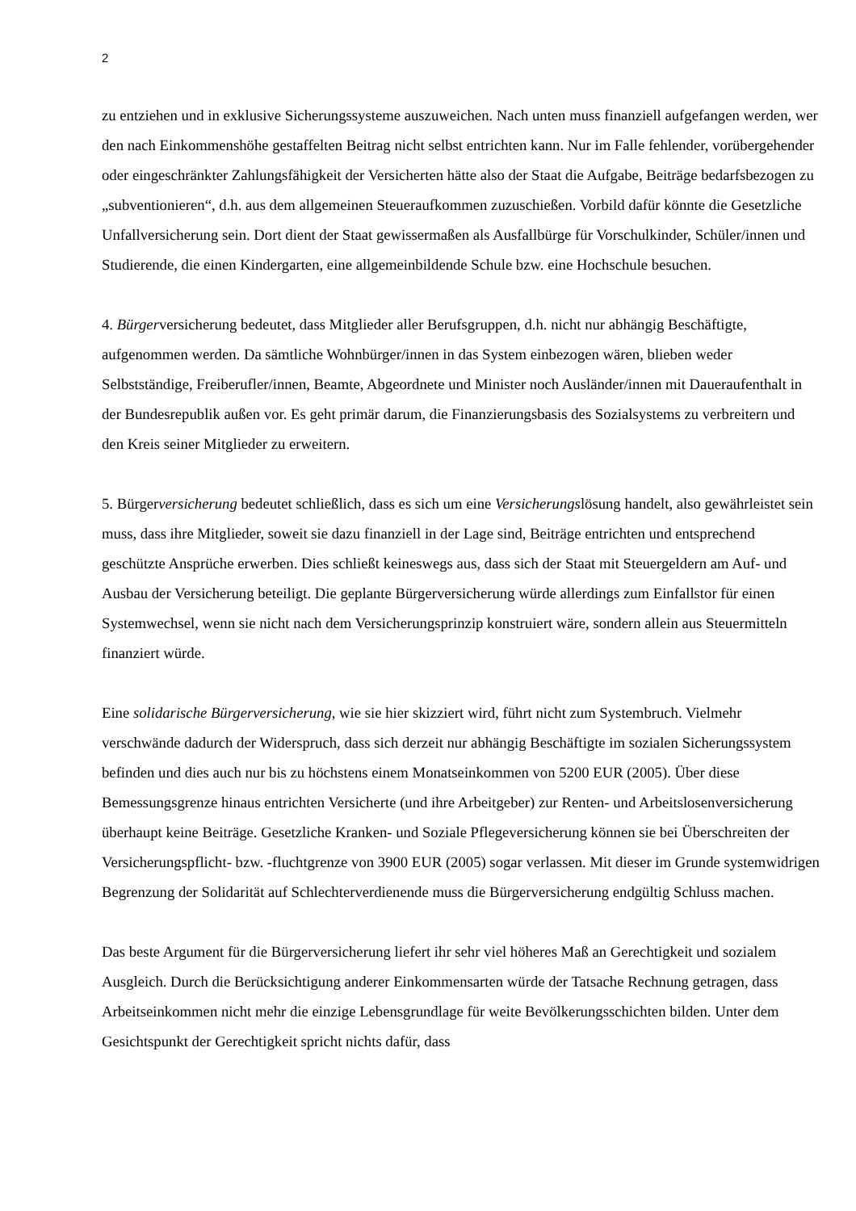2
zu entziehen und in exklusive Sicherungssysteme auszuweichen. Nach unten muss finanziell aufgefangen werden, wer den nach Einkommenshöhe gestaffelten Beitrag nicht selbst entrichten kann. Nur im Falle fehlender, vorübergehender oder eingeschränkter Zahlungsfähigkeit der Versicherten hätte also der Staat die Aufgabe, Beiträge bedarfsbezogen zu „subventionieren“, d.h. aus dem allgemeinen Steueraufkommen zuzuschießen. Vorbild dafür könnte die Gesetzliche Unfallversicherung sein. Dort dient der Staat gewissermaßen als Ausfallbürge für Vorschulkinder, Schüler/innen und Studierende, die einen Kindergarten, eine allgemeinbildende Schule bzw. eine Hochschule besuchen.
4. Bürgerversicherung bedeutet, dass Mitglieder aller Berufsgruppen, d.h. nicht nur abhängig Beschäftigte, aufgenommen werden. Da sämtliche Wohnbürger/innen in das System einbezogen wären, blieben weder Selbstständige, Freiberufler/innen, Beamte, Abgeordnete und Minister noch Ausländer/innen mit Daueraufenthalt in der Bundesrepublik außen vor. Es geht primär darum, die Finanzierungsbasis des Sozialsystems zu verbreitern und den Kreis seiner Mitglieder zu erweitern.
5. Bürgerversicherung bedeutet schließlich, dass es sich um eine Versicherungslösung handelt, also gewährleistet sein muss, dass ihre Mitglieder, soweit sie dazu finanziell in der Lage sind, Beiträge entrichten und entsprechend geschützte Ansprüche erwerben. Dies schließt keineswegs aus, dass sich der Staat mit Steuergeldern am Auf- und Ausbau der Versicherung beteiligt. Die geplante Bürgerversicherung würde allerdings zum Einfallstor für einen Systemwechsel, wenn sie nicht nach dem Versicherungsprinzip konstruiert wäre, sondern allein aus Steuermitteln finanziert würde.
Eine solidarische Bürgerversicherung, wie sie hier skizziert wird, führt nicht zum Systembruch. Vielmehr verschwände dadurch der Widerspruch, dass sich derzeit nur abhängig Beschäftigte im sozialen Sicherungssystem befinden und dies auch nur bis zu höchstens einem Monatseinkommen von 5200 EUR (2005). Über diese Bemessungsgrenze hinaus entrichten Versicherte (und ihre Arbeitgeber) zur Renten- und Arbeitslosenversicherung überhaupt keine Beiträge. Gesetzliche Kranken- und Soziale Pflegeversicherung können sie bei Überschreiten der Versicherungspflicht- bzw. -fluchtgrenze von 3900 EUR (2005) sogar verlassen. Mit dieser im Grunde systemwidrigen Begrenzung der Solidarität auf Schlechterverdienende muss die Bürgerversicherung endgültig Schluss machen.
Das beste Argument für die Bürgerversicherung liefert ihr sehr viel höheres Maß an Gerechtigkeit und sozialem Ausgleich. Durch die Berücksichtigung anderer Einkommensarten würde der Tatsache Rechnung getragen, dass Arbeitseinkommen nicht mehr die einzige Lebensgrundlage für weite Bevölkerungsschichten bilden. Unter dem Gesichtspunkt der Gerechtigkeit spricht nichts dafür, dass